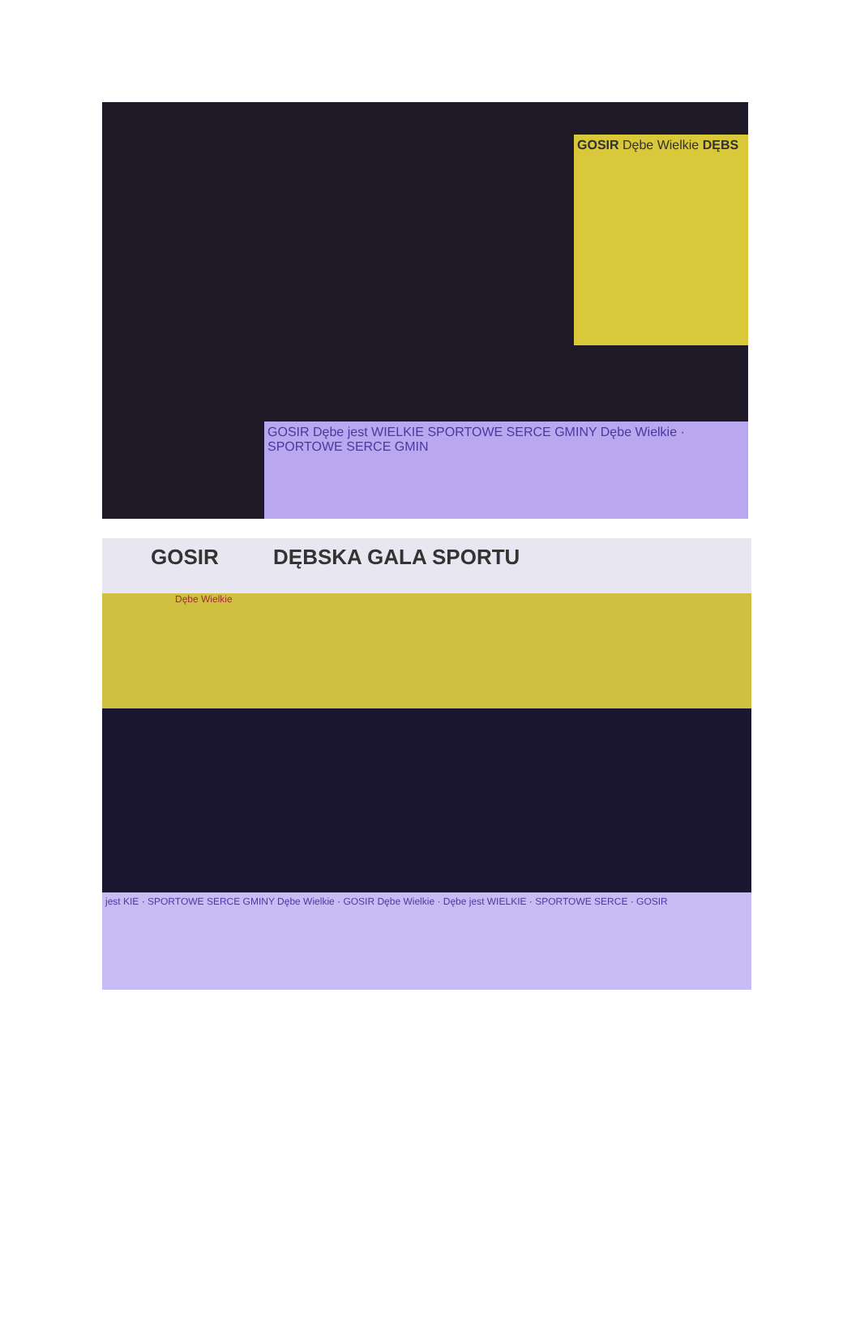GOSIR Dębe Wielkie DĘBS
GOSIR Dębe jest WIELKIE SPORTOWE SERCE GMINY Dębe Wielkie · SPORTOWE SERCE GMIN
GOSIR DĘBSKA GALA SPORTU
Dębe Wielkie
jest KIE · SPORTOWE SERCE GMINY Dębe Wielkie · GOSIR Dębe Wielkie · Dębe jest WIELKIE · SPORTOWE SERCE · GOSIR